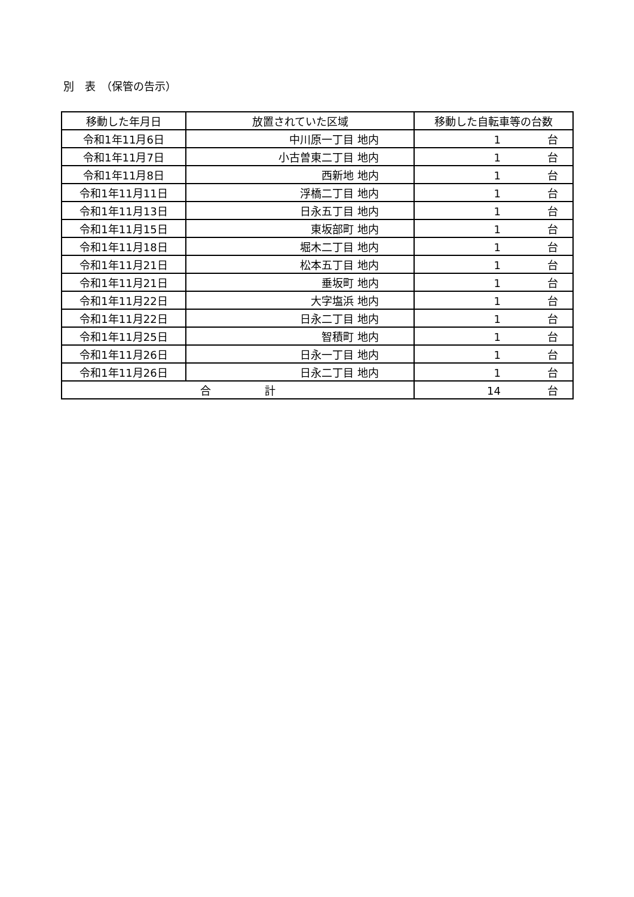別　表　（保管の告示）
| 移動した年月日 | 放置されていた区域 | 移動した自転車等の台数 |
| --- | --- | --- |
| 令和1年11月6日 | 中川原一丁目 地内 | 1 台 |
| 令和1年11月7日 | 小古曽東二丁目 地内 | 1 台 |
| 令和1年11月8日 | 西新地 地内 | 1 台 |
| 令和1年11月11日 | 浮橋二丁目 地内 | 1 台 |
| 令和1年11月13日 | 日永五丁目 地内 | 1 台 |
| 令和1年11月15日 | 東坂部町 地内 | 1 台 |
| 令和1年11月18日 | 堀木二丁目 地内 | 1 台 |
| 令和1年11月21日 | 松本五丁目 地内 | 1 台 |
| 令和1年11月21日 | 垂坂町 地内 | 1 台 |
| 令和1年11月22日 | 大字塩浜 地内 | 1 台 |
| 令和1年11月22日 | 日永二丁目 地内 | 1 台 |
| 令和1年11月25日 | 智積町 地内 | 1 台 |
| 令和1年11月26日 | 日永一丁目 地内 | 1 台 |
| 令和1年11月26日 | 日永二丁目 地内 | 1 台 |
| 合 計 | | 14 台 |